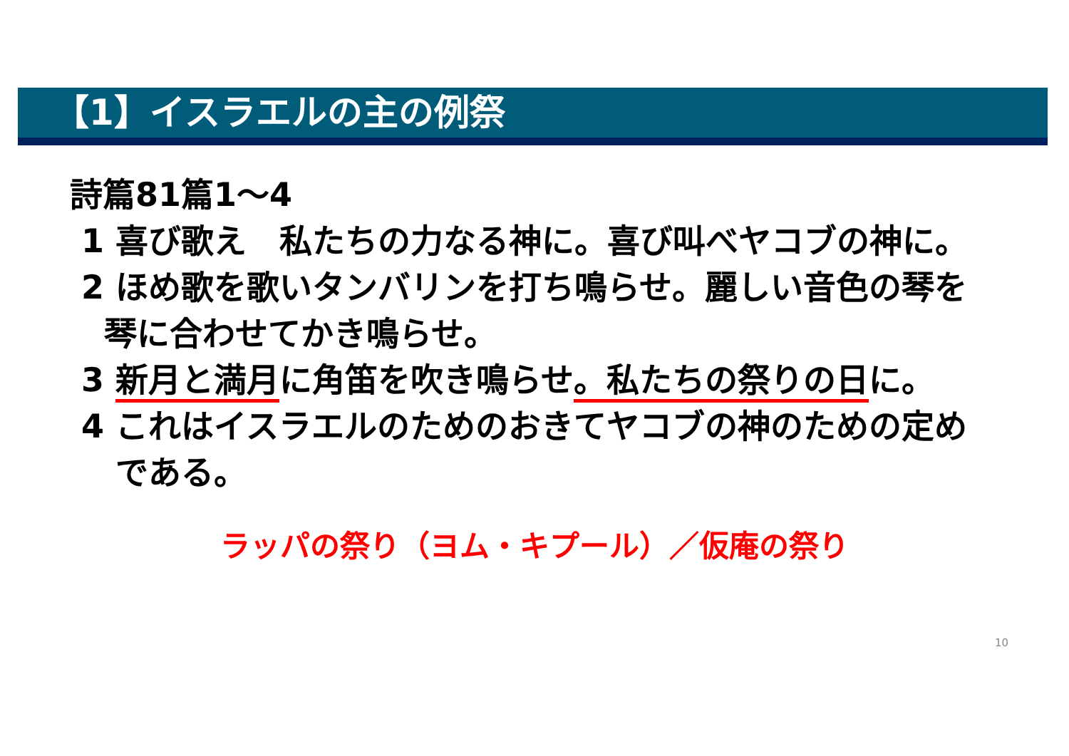【1】イスラエルの主の例祭
詩篇81篇1～4
1 喜び歌え　私たちの力なる神に。喜び叫べヤコブの神に。
2 ほめ歌を歌いタンバリンを打ち鳴らせ。麗しい音色の琴を
琴に合わせてかき鳴らせ。
3 新月と満月に角笛を吹き鳴らせ。私たちの祭りの日に。
4 これはイスラエルのためのおきてヤコブの神のための定め
である。
ラッパの祭り（ヨム・キプール）／仮庵の祭り
10